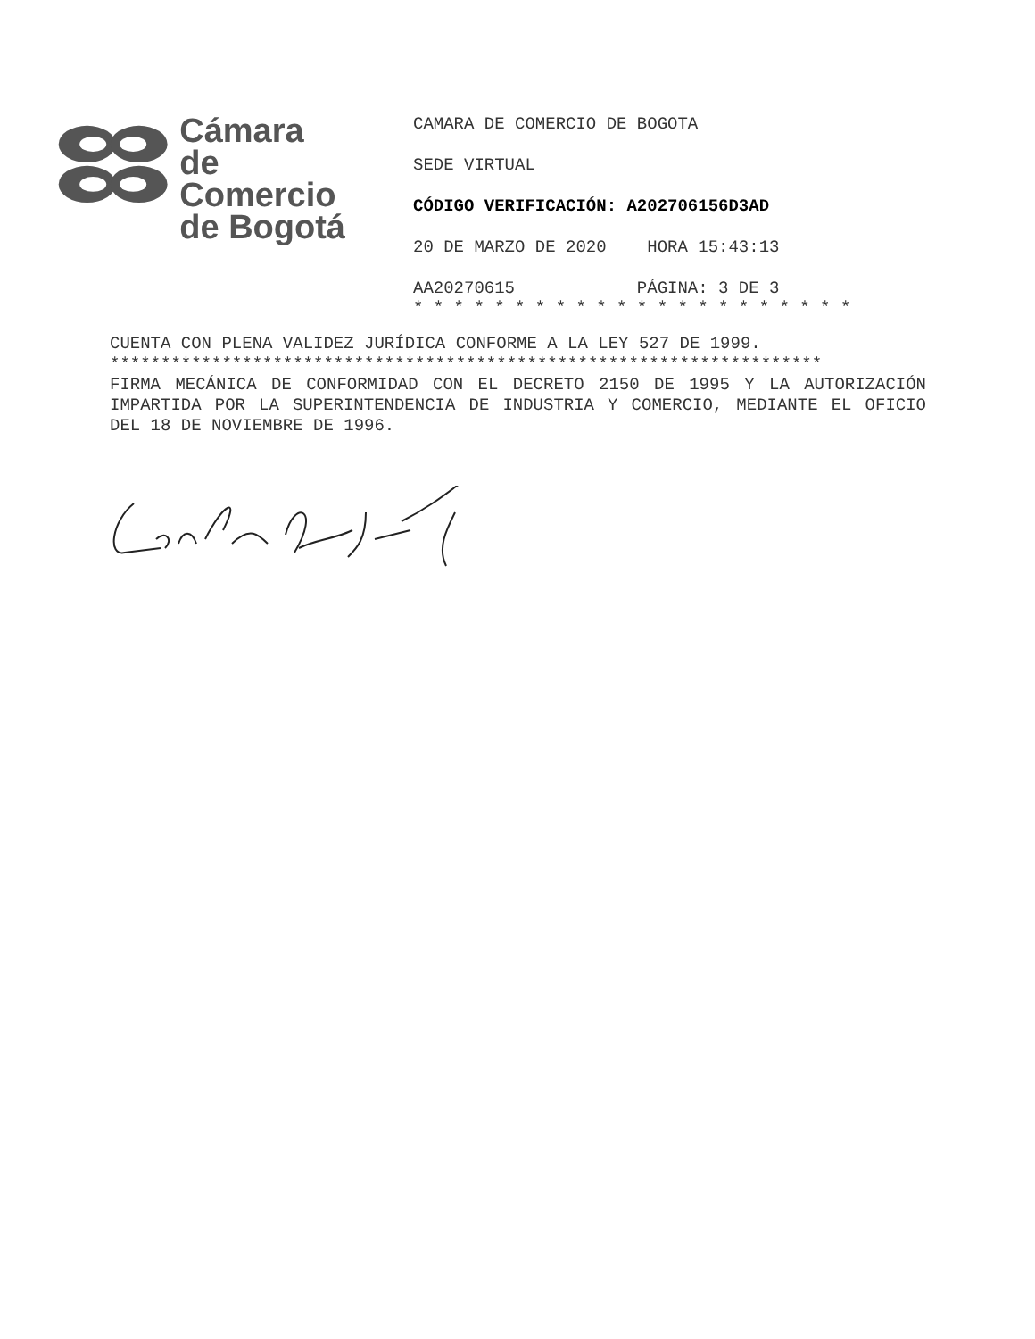Cámara
de Comercio
de Bogotá
CAMARA DE COMERCIO DE BOGOTA
SEDE VIRTUAL
CÓDIGO VERIFICACIÓN: A202706156D3AD
20 DE MARZO DE 2020 HORA 15:43:13
AA20270615 PÁGINA: 3 DE 3
* * * * * * * * * * * * * * * * * * * * * *
CUENTA CON PLENA VALIDEZ JURÍDICA CONFORME A LA LEY 527 DE 1999.
**********************************************************************
FIRMA MECÁNICA DE CONFORMIDAD CON EL DECRETO 2150 DE 1995 Y LA AUTORIZACIÓN IMPARTIDA POR LA SUPERINTENDENCIA DE INDUSTRIA Y COMERCIO, MEDIANTE EL OFICIO DEL 18 DE NOVIEMBRE DE 1996.